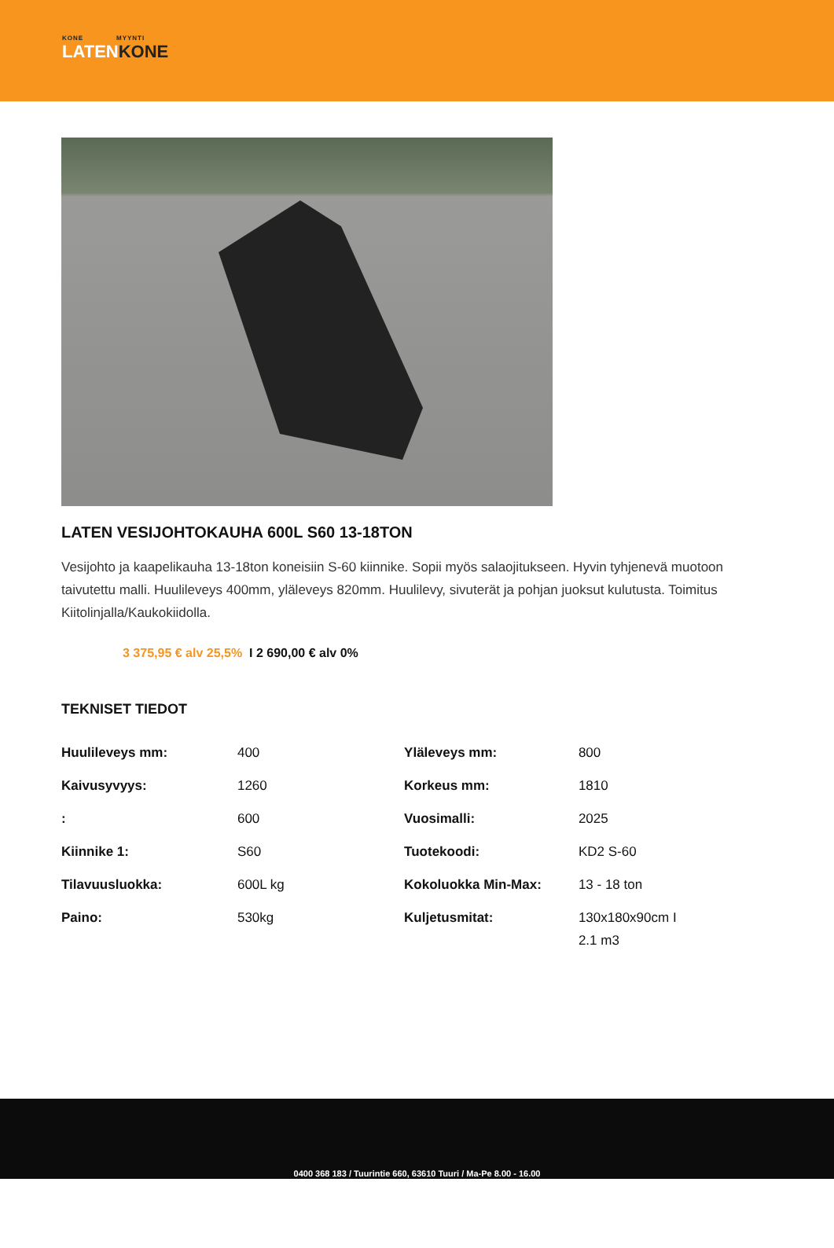KONE MYYNTI
LATENKONE
LATEN VESIJOHTOKAUHA 600L S60 13-18TON
Vesijohto ja kaapelikauha 13-18ton koneisiin S-60 kiinnike. Sopii myös salaojitukseen. Hyvin tyhjenevä muotoon taivutettu malli. Huulileveys 400mm, yläleveys 820mm. Huulilevy, sivuterät ja pohjan juoksut kulutusta. Toimitus Kiitolinjalla/Kaukokiidolla.
3 375,95 € alv 25,5% I 2 690,00 € alv 0%
TEKNISET TIEDOT
| Huulileveys mm: | 400 | Yläleveys mm: | 800 |
| Kaivusyvyys: | 1260 | Korkeus mm: | 1810 |
| : | 600 | Vuosimalli: | 2025 |
| Kiinnike 1: | S60 | Tuotekoodi: | KD2 S-60 |
| Tilavuusluokka: | 600L kg | Kokoluokka Min-Max: | 13 - 18 ton |
| Paino: | 530kg | Kuljetusmitat: | 130x180x90cm I 2.1 m3 |
0400 368 183 / Tuurintie 660, 63610 Tuuri / Ma-Pe 8.00 - 16.00